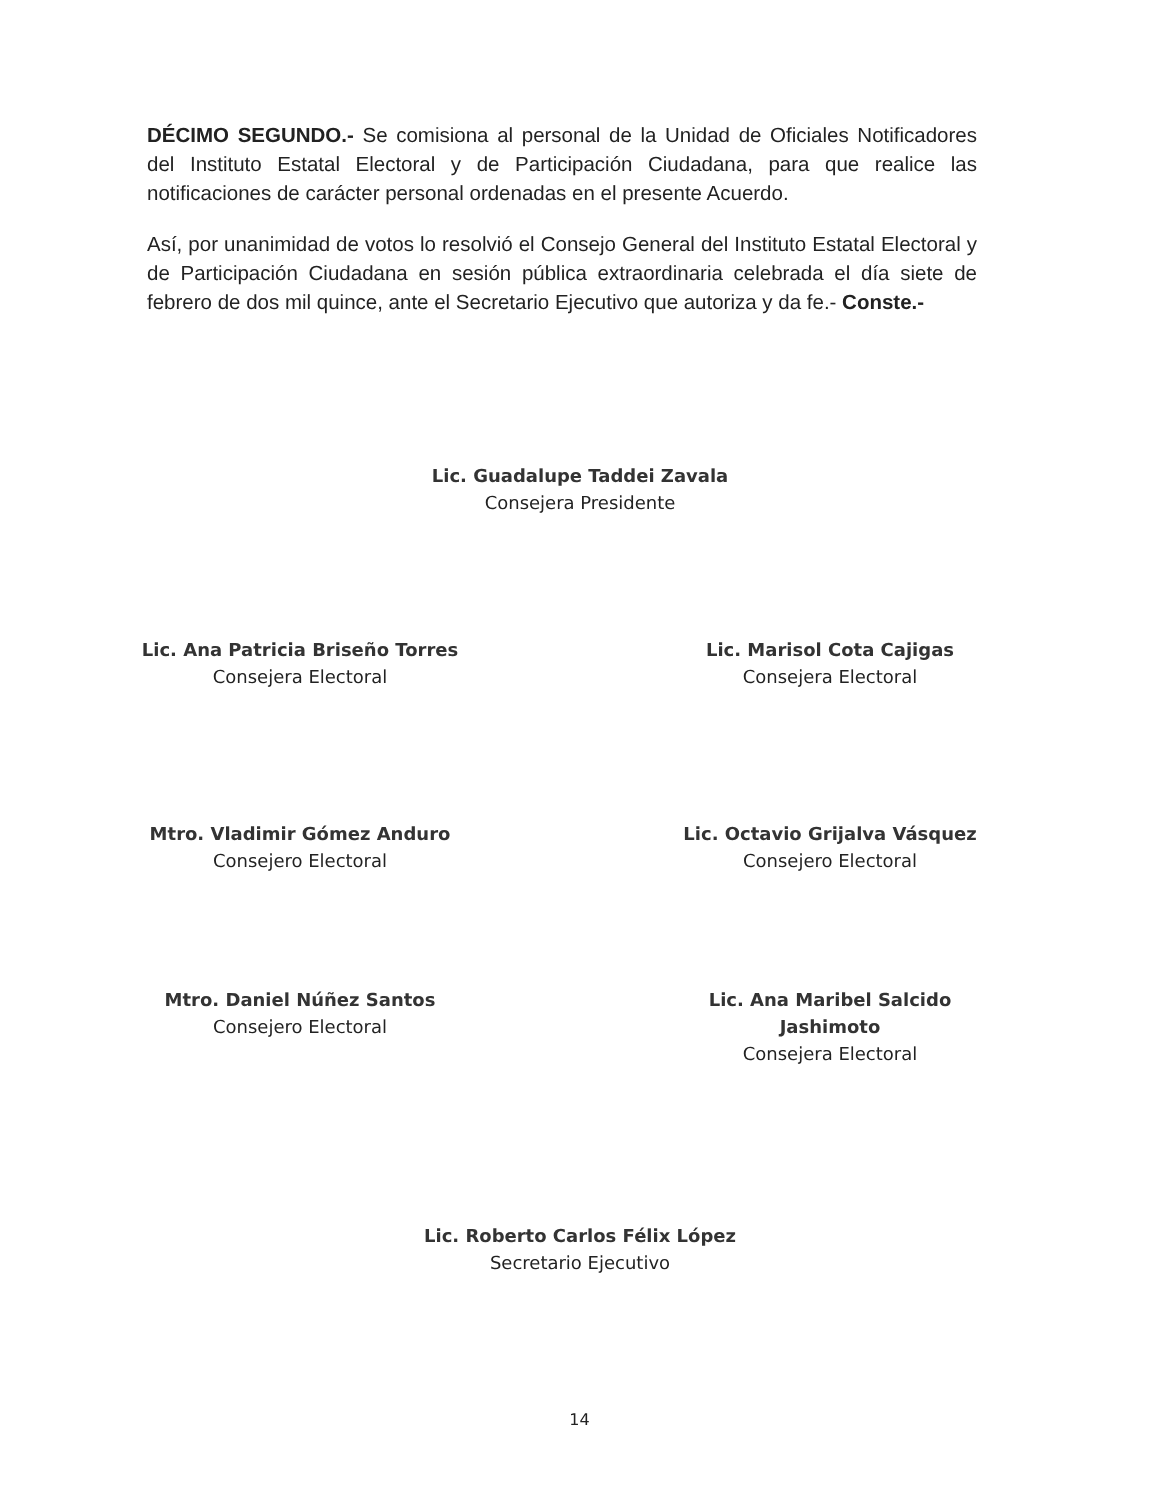DÉCIMO SEGUNDO.- Se comisiona al personal de la Unidad de Oficiales Notificadores del Instituto Estatal Electoral y de Participación Ciudadana, para que realice las notificaciones de carácter personal ordenadas en el presente Acuerdo.
Así, por unanimidad de votos lo resolvió el Consejo General del Instituto Estatal Electoral y de Participación Ciudadana en sesión pública extraordinaria celebrada el día siete de febrero de dos mil quince, ante el Secretario Ejecutivo que autoriza y da fe.- Conste.-
Lic. Guadalupe Taddei Zavala
Consejera Presidente
Lic. Ana Patricia Briseño Torres
Consejera Electoral
Lic. Marisol Cota Cajigas
Consejera Electoral
Mtro. Vladimir Gómez Anduro
Consejero Electoral
Lic. Octavio Grijalva Vásquez
Consejero Electoral
Mtro. Daniel Núñez Santos
Consejero Electoral
Lic. Ana Maribel Salcido Jashimoto
Consejera Electoral
Lic. Roberto Carlos Félix López
Secretario Ejecutivo
14